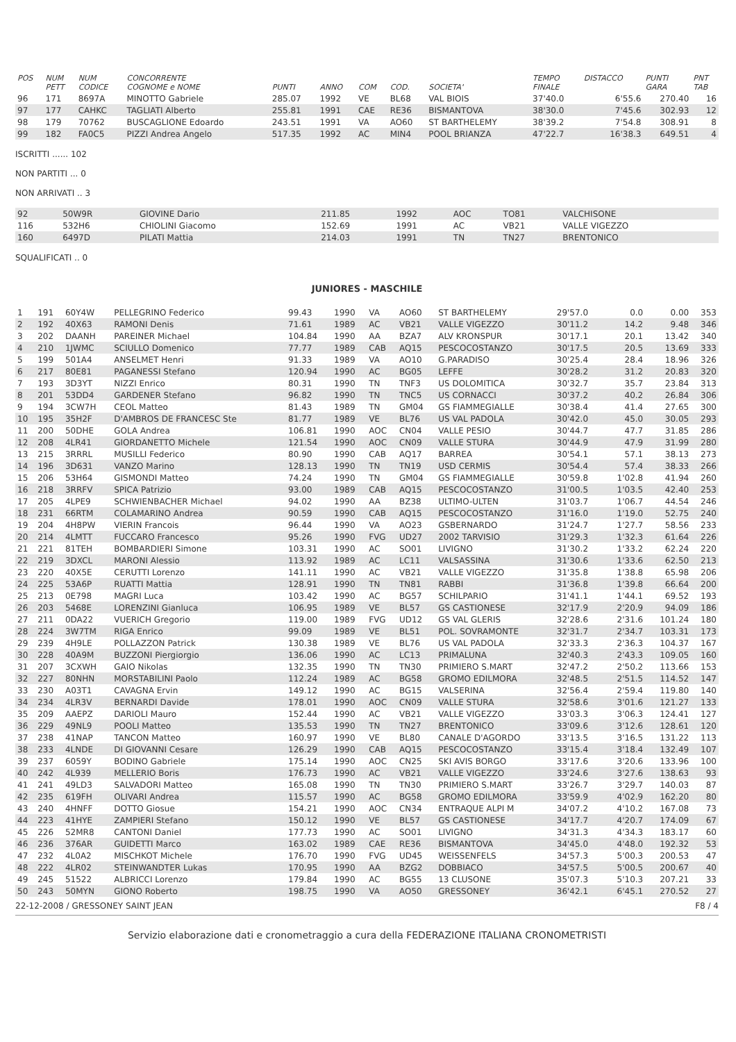| POS | NUM PETT | NUM CODICE | CONCORRENTE COGNOME e NOME | PUNTI | ANNO | COM | COD. | SOCIETA' | TEMPO FINALE | DISTACCO | PUNTI GARA | PNT TAB |
| --- | --- | --- | --- | --- | --- | --- | --- | --- | --- | --- | --- | --- |
| 96 | 171 | 8697A | MINOTTO Gabriele | 285.07 | 1992 | VE | BL68 | VAL BIOIS | 37'40.0 | 6'55.6 | 270.40 | 16 |
| 97 | 177 | CAHKC | TAGLIATI Alberto | 255.81 | 1991 | CAE | RE36 | BISMANTOVA | 38'30.0 | 7'45.6 | 302.93 | 12 |
| 98 | 179 | 70762 | BUSCAGLIONE Edoardo | 243.51 | 1991 | VA | AO60 | ST BARTHELEMY | 38'39.2 | 7'54.8 | 308.91 | 8 |
| 99 | 182 | FA0C5 | PIZZI Andrea Angelo | 517.35 | 1992 | AC | MIN4 | POOL BRIANZA | 47'22.7 | 16'38.3 | 649.51 | 4 |
ISCRITTI ...... 102
NON PARTITI ... 0
NON ARRIVATI .. 3
| 92 | 50W9R | GIOVINE Dario | 211.85 | 1992 | AOC | TO81 | VALCHISONE |
| 116 | 532H6 | CHIOLINI Giacomo | 152.69 | 1991 | AC | VB21 | VALLE VIGEZZO |
| 160 | 6497D | PILATI Mattia | 214.03 | 1991 | TN | TN27 | BRENTONICO |
SQUALIFICATI .. 0
JUNIORES - MASCHILE
| 1 | 191 | 60Y4W | PELLEGRINO Federico | 99.43 | 1990 | VA | AO60 | ST BARTHELEMY | 29'57.0 | 0.0 | 0.00 | 353 |
| 2 | 192 | 40X63 | RAMONI Denis | 71.61 | 1989 | AC | VB21 | VALLE VIGEZZO | 30'11.2 | 14.2 | 9.48 | 346 |
| 3 | 202 | DAANH | PAREINER Michael | 104.84 | 1990 | AA | BZA7 | ALV KRONSPUR | 30'17.1 | 20.1 | 13.42 | 340 |
| 4 | 210 | 1JWMC | SCIULLO Domenico | 77.77 | 1989 | CAB | AQ15 | PESCOCOSTANZO | 30'17.5 | 20.5 | 13.69 | 333 |
| 5 | 199 | 501A4 | ANSELMET Henri | 91.33 | 1989 | VA | AO10 | G.PARADISO | 30'25.4 | 28.4 | 18.96 | 326 |
| 6 | 217 | 80E81 | PAGANESSI Stefano | 120.94 | 1990 | AC | BG05 | LEFFE | 30'28.2 | 31.2 | 20.83 | 320 |
| 7 | 193 | 3D3YT | NIZZI Enrico | 80.31 | 1990 | TN | TNF3 | US DOLOMITICA | 30'32.7 | 35.7 | 23.84 | 313 |
| 8 | 201 | 53DD4 | GARDENER Stefano | 96.82 | 1990 | TN | TNC5 | US CORNACCI | 30'37.2 | 40.2 | 26.84 | 306 |
| 9 | 194 | 3CW7H | CEOL Matteo | 81.43 | 1989 | TN | GM04 | GS FIAMMEGIALLE | 30'38.4 | 41.4 | 27.65 | 300 |
| 10 | 195 | 35H2F | D'AMBROS DE FRANCESC Ste | 81.77 | 1989 | VE | BL76 | US VAL PADOLA | 30'42.0 | 45.0 | 30.05 | 293 |
| 11 | 200 | 50DHE | GOLA Andrea | 106.81 | 1990 | AOC | CN04 | VALLE PESIO | 30'44.7 | 47.7 | 31.85 | 286 |
| 12 | 208 | 4LR41 | GIORDANETTO Michele | 121.54 | 1990 | AOC | CN09 | VALLE STURA | 30'44.9 | 47.9 | 31.99 | 280 |
| 13 | 215 | 3RRRL | MUSILLI Federico | 80.90 | 1990 | CAB | AQ17 | BARREA | 30'54.1 | 57.1 | 38.13 | 273 |
| 14 | 196 | 3D631 | VANZO Marino | 128.13 | 1990 | TN | TN19 | USD CERMIS | 30'54.4 | 57.4 | 38.33 | 266 |
| 15 | 206 | 53H64 | GISMONDI Matteo | 74.24 | 1990 | TN | GM04 | GS FIAMMEGIALLE | 30'59.8 | 1'02.8 | 41.94 | 260 |
| 16 | 218 | 3RRFV | SPICA Patrizio | 93.00 | 1989 | CAB | AQ15 | PESCOCOSTANZO | 31'00.5 | 1'03.5 | 42.40 | 253 |
| 17 | 205 | 4LPE9 | SCHWIENBACHER Michael | 94.02 | 1990 | AA | BZ38 | ULTIMO-ULTEN | 31'03.7 | 1'06.7 | 44.54 | 246 |
| 18 | 231 | 66RTM | COLAMARINO Andrea | 90.59 | 1990 | CAB | AQ15 | PESCOCOSTANZO | 31'16.0 | 1'19.0 | 52.75 | 240 |
| 19 | 204 | 4H8PW | VIERIN Francois | 96.44 | 1990 | VA | AO23 | GSBERNARDO | 31'24.7 | 1'27.7 | 58.56 | 233 |
| 20 | 214 | 4LMTT | FUCCARO Francesco | 95.26 | 1990 | FVG | UD27 | 2002 TARVISIO | 31'29.3 | 1'32.3 | 61.64 | 226 |
| 21 | 221 | 81TEH | BOMBARDIERI Simone | 103.31 | 1990 | AC | SO01 | LIVIGNO | 31'30.2 | 1'33.2 | 62.24 | 220 |
| 22 | 219 | 3DXCL | MARONI Alessio | 113.92 | 1989 | AC | LC11 | VALSASSINA | 31'30.6 | 1'33.6 | 62.50 | 213 |
| 23 | 220 | 40X5E | CERUTTI Lorenzo | 141.11 | 1990 | AC | VB21 | VALLE VIGEZZO | 31'35.8 | 1'38.8 | 65.98 | 206 |
| 24 | 225 | 53A6P | RUATTI Mattia | 128.91 | 1990 | TN | TN81 | RABBI | 31'36.8 | 1'39.8 | 66.64 | 200 |
| 25 | 213 | 0E798 | MAGRI Luca | 103.42 | 1990 | AC | BG57 | SCHILPARIO | 31'41.1 | 1'44.1 | 69.52 | 193 |
| 26 | 203 | 5468E | LORENZINI Gianluca | 106.95 | 1989 | VE | BL57 | GS CASTIONESE | 32'17.9 | 2'20.9 | 94.09 | 186 |
| 27 | 211 | 0DA22 | VUERICH Gregorio | 119.00 | 1989 | FVG | UD12 | GS VAL GLERIS | 32'28.6 | 2'31.6 | 101.24 | 180 |
| 28 | 224 | 3W7TM | RIGA Enrico | 99.09 | 1989 | VE | BL51 | POL. SOVRAMONTE | 32'31.7 | 2'34.7 | 103.31 | 173 |
| 29 | 239 | 4H9LE | POLLAZZON Patrick | 130.38 | 1989 | VE | BL76 | US VAL PADOLA | 32'33.3 | 2'36.3 | 104.37 | 167 |
| 30 | 228 | 40A9M | BUZZONI Piergiorgio | 136.06 | 1990 | AC | LC13 | PRIMALUNA | 32'40.3 | 2'43.3 | 109.05 | 160 |
| 31 | 207 | 3CXWH | GAIO Nikolas | 132.35 | 1990 | TN | TN30 | PRIMIERO S.MART | 32'47.2 | 2'50.2 | 113.66 | 153 |
| 32 | 227 | 80NHN | MORSTABILINI Paolo | 112.24 | 1989 | AC | BG58 | GROMO EDILMORA | 32'48.5 | 2'51.5 | 114.52 | 147 |
| 33 | 230 | A03T1 | CAVAGNA Ervin | 149.12 | 1990 | AC | BG15 | VALSERINA | 32'56.4 | 2'59.4 | 119.80 | 140 |
| 34 | 234 | 4LR3V | BERNARDI Davide | 178.01 | 1990 | AOC | CN09 | VALLE STURA | 32'58.6 | 3'01.6 | 121.27 | 133 |
| 35 | 209 | AAEPZ | DARIOLI Mauro | 152.44 | 1990 | AC | VB21 | VALLE VIGEZZO | 33'03.3 | 3'06.3 | 124.41 | 127 |
| 36 | 229 | 49NL9 | POOLI Matteo | 135.53 | 1990 | TN | TN27 | BRENTONICO | 33'09.6 | 3'12.6 | 128.61 | 120 |
| 37 | 238 | 41NAP | TANCON Matteo | 160.97 | 1990 | VE | BL80 | CANALE D'AGORDO | 33'13.5 | 3'16.5 | 131.22 | 113 |
| 38 | 233 | 4LNDE | DI GIOVANNI Cesare | 126.29 | 1990 | CAB | AQ15 | PESCOCOSTANZO | 33'15.4 | 3'18.4 | 132.49 | 107 |
| 39 | 237 | 6059Y | BODINO Gabriele | 175.14 | 1990 | AOC | CN25 | SKI AVIS BORGO | 33'17.6 | 3'20.6 | 133.96 | 100 |
| 40 | 242 | 4L939 | MELLERIO Boris | 176.73 | 1990 | AC | VB21 | VALLE VIGEZZO | 33'24.6 | 3'27.6 | 138.63 | 93 |
| 41 | 241 | 49LD3 | SALVADORI Matteo | 165.08 | 1990 | TN | TN30 | PRIMIERO S.MART | 33'26.7 | 3'29.7 | 140.03 | 87 |
| 42 | 235 | 619FH | OLIVARI Andrea | 115.57 | 1990 | AC | BG58 | GROMO EDILMORA | 33'59.9 | 4'02.9 | 162.20 | 80 |
| 43 | 240 | 4HNFF | DOTTO Giosue | 154.21 | 1990 | AOC | CN34 | ENTRAQUE ALPI M | 34'07.2 | 4'10.2 | 167.08 | 73 |
| 44 | 223 | 41HYE | ZAMPIERI Stefano | 150.12 | 1990 | VE | BL57 | GS CASTIONESE | 34'17.7 | 4'20.7 | 174.09 | 67 |
| 45 | 226 | 52MR8 | CANTONI Daniel | 177.73 | 1990 | AC | SO01 | LIVIGNO | 34'31.3 | 4'34.3 | 183.17 | 60 |
| 46 | 236 | 376AR | GUIDETTI Marco | 163.02 | 1989 | CAE | RE36 | BISMANTOVA | 34'45.0 | 4'48.0 | 192.32 | 53 |
| 47 | 232 | 4L0A2 | MISCHKOT Michele | 176.70 | 1990 | FVG | UD45 | WEISSENFELS | 34'57.3 | 5'00.3 | 200.53 | 47 |
| 48 | 222 | 4LR02 | STEINWANDTER Lukas | 170.95 | 1990 | AA | BZG2 | DOBBIACO | 34'57.5 | 5'00.5 | 200.67 | 40 |
| 49 | 245 | 51522 | ALBRICCI Lorenzo | 179.84 | 1990 | AC | BG55 | 13 CLUSONE | 35'07.3 | 5'10.3 | 207.21 | 33 |
| 50 | 243 | 50MYN | GIONO Roberto | 198.75 | 1990 | VA | AO50 | GRESSONEY | 36'42.1 | 6'45.1 | 270.52 | 27 |
22-12-2008 / GRESSONEY SAINT JEAN F8 / 4
Servizio elaborazione dati e cronometraggio a cura della FEDERAZIONE ITALIANA CRONOMETRISTI